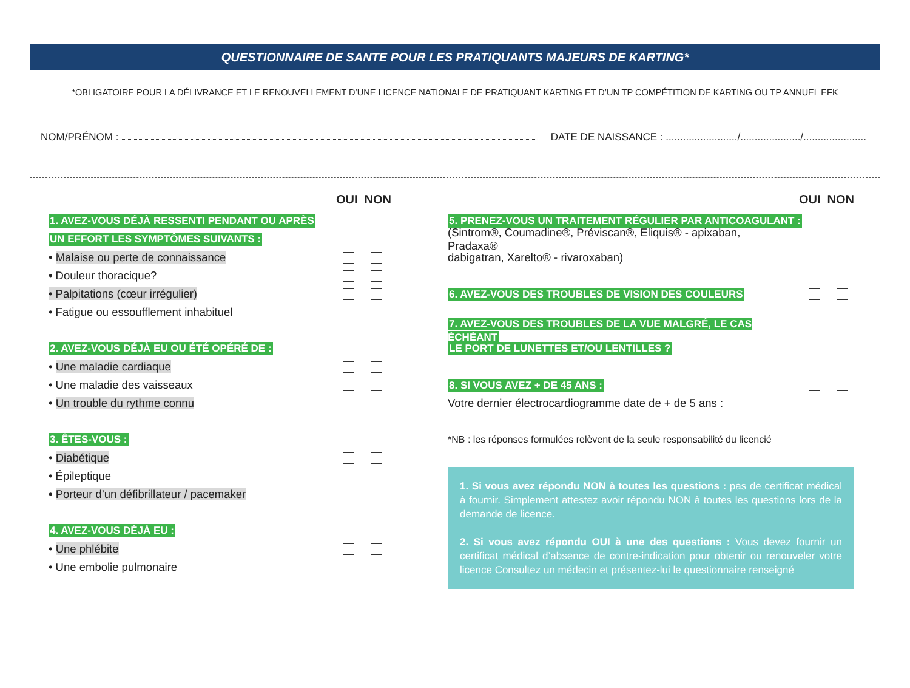QUESTIONNAIRE DE SANTE POUR LES PRATIQUANTS MAJEURS DE KARTING*
*OBLIGATOIRE POUR LA DÉLIVRANCE ET LE RENOUVELLEMENT D’UNE LICENCE NATIONALE DE PRATIQUANT KARTING ET D’UN TP COMPÉTITION DE KARTING OU TP ANNUEL EFK
NOM/PRÉNOM : DATE DE NAISSANCE : ........................./...................../......................
OUI NON
1. AVEZ-VOUS DÉJÀ RESSENTI PENDANT OU APRÈS
UN EFFORT LES SYMPTÔMES SUIVANTS :
• Malaise ou perte de connaissance
• Douleur thoracique?
• Palpitations (cœur irrégulier)
• Fatigue ou essoufflement inhabituel
2. AVEZ-VOUS DÉJÀ EU OU ÉTÉ OPÉRÉ DE :
• Une maladie cardiaque
• Une maladie des vaisseaux
• Un trouble du rythme connu
3. ÊTES-VOUS :
• Diabétique
• Épileptique
• Porteur d’un défibrillateur / pacemaker
4. AVEZ-VOUS DÉJÀ EU :
• Une phlébite
• Une embolie pulmonaire
OUI NON
5. PRENEZ-VOUS UN TRAITEMENT RÉGULIER PAR ANTICOAGULANT :
(Sintrom®, Coumadine®, Préviscan®, Eliquis® - apixaban, Pradaxa®
dabigatran, Xarelto® - rivaroxaban)
6. AVEZ-VOUS DES TROUBLES DE VISION DES COULEURS
7. AVEZ-VOUS DES TROUBLES DE LA VUE MALGRÉ, LE CAS ÉCHÉANT
LE PORT DE LUNETTES ET/OU LENTILLES ?
8. SI VOUS AVEZ + DE 45 ANS :
Votre dernier électrocardiogramme date de + de 5 ans :
*NB : les réponses formulées relèvent de la seule responsabilité du licencié
1. Si vous avez répondu NON à toutes les questions : pas de certificat médical à fournir. Simplement attestez avoir répondu NON à toutes les questions lors de la demande de licence.
2. Si vous avez répondu OUI à une des questions : Vous devez fournir un certificat médical d’absence de contre-indication pour obtenir ou renouveler votre licence Consultez un médecin et présentez-lui le questionnaire renseigné